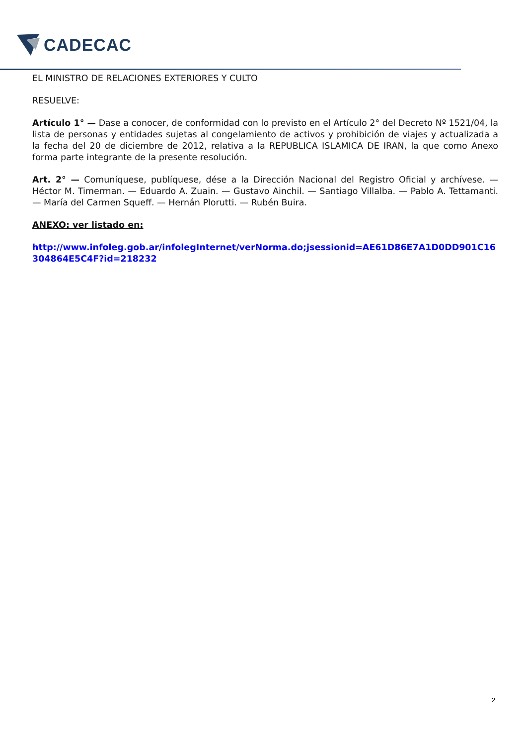CADECAC
EL MINISTRO DE RELACIONES EXTERIORES Y CULTO
RESUELVE:
Artículo 1° — Dase a conocer, de conformidad con lo previsto en el Artículo 2° del Decreto Nº 1521/04, la lista de personas y entidades sujetas al congelamiento de activos y prohibición de viajes y actualizada a la fecha del 20 de diciembre de 2012, relativa a la REPUBLICA ISLAMICA DE IRAN, la que como Anexo forma parte integrante de la presente resolución.
Art. 2° — Comuníquese, publíquese, dése a la Dirección Nacional del Registro Oficial y archívese. — Héctor M. Timerman. — Eduardo A. Zuain. — Gustavo Ainchil. — Santiago Villalba. — Pablo A. Tettamanti. — María del Carmen Squeff. — Hernán Plorutti. — Rubén Buira.
ANEXO: ver listado en:
http://www.infoleg.gob.ar/infolegInternet/verNorma.do;jsessionid=AE61D86E7A1D0DD901C16304864E5C4F?id=218232
2